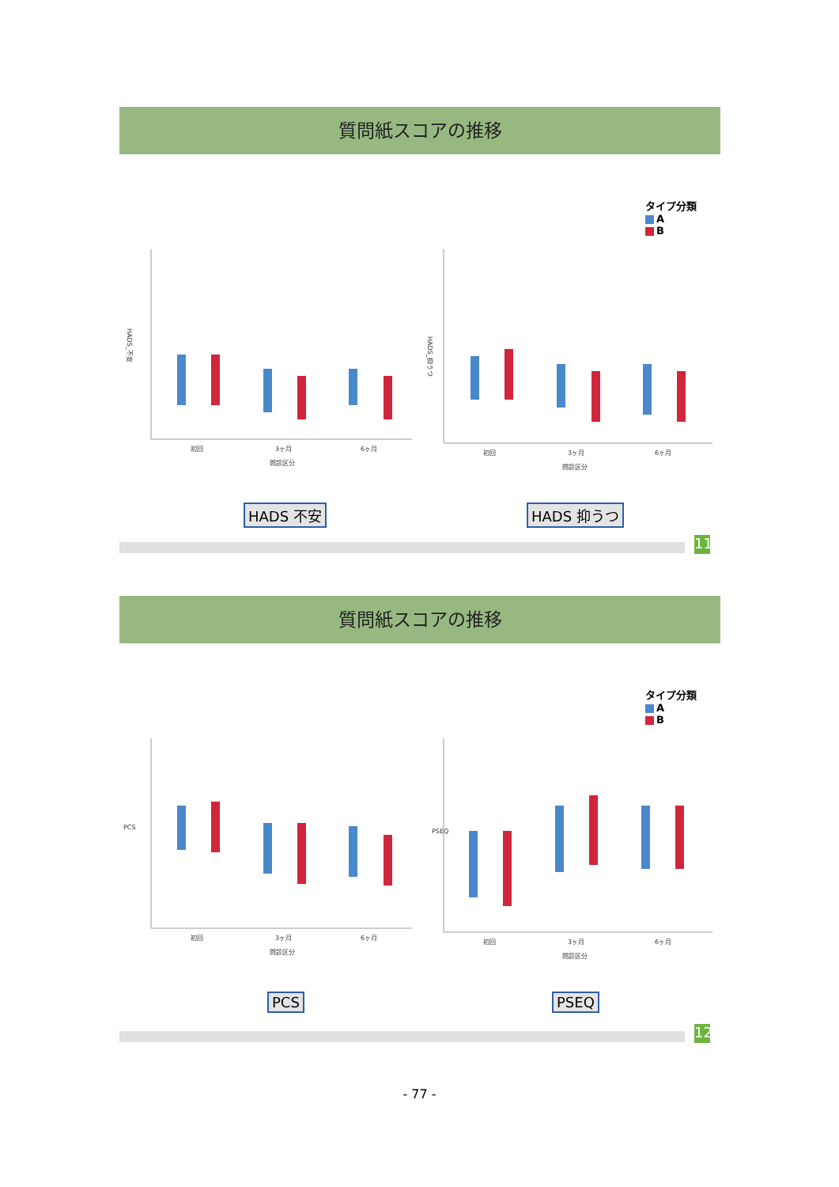質問紙スコアの推移
タイプ分類
A
B
HADS_不安
初回
3ヶ月
6ヶ月
問診区分
HADS_抑うつ
初回
3ヶ月
6ヶ月
問診区分
HADS 不安 HADS 抑うつ
11
質問紙スコアの推移
タイプ分類
A
B
PCS
初回
3ヶ月
6ヶ月
問診区分
PSEQ
初回
3ヶ月
6ヶ月
問診区分
PCS PSEQ
12
- 77 -